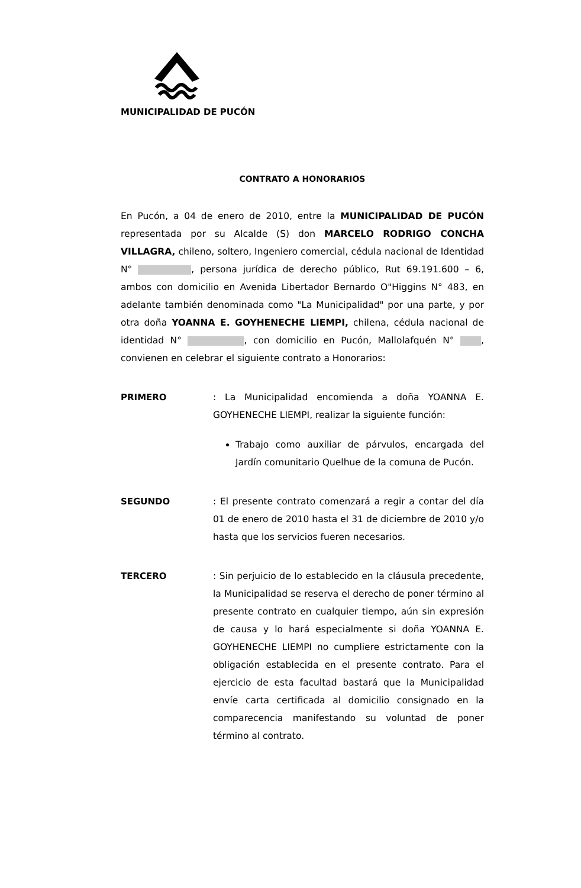MUNICIPALIDAD DE PUCÓN
CONTRATO A HONORARIOS
En Pucón, a 04 de enero de 2010, entre la MUNICIPALIDAD DE PUCÓN representada por su Alcalde (S) don MARCELO RODRIGO CONCHA VILLAGRA, chileno, soltero, Ingeniero comercial, cédula nacional de Identidad N° , persona jurídica de derecho público, Rut 69.191.600 – 6, ambos con domicilio en Avenida Libertador Bernardo O"Higgins N° 483, en adelante también denominada como "La Municipalidad" por una parte, y por otra doña YOANNA E. GOYHENECHE LIEMPI, chilena, cédula nacional de identidad N° , con domicilio en Pucón, Mallolafquén N° , convienen en celebrar el siguiente contrato a Honorarios:
PRIMERO : La Municipalidad encomienda a doña YOANNA E. GOYHENECHE LIEMPI, realizar la siguiente función:
Trabajo como auxiliar de párvulos, encargada del Jardín comunitario Quelhue de la comuna de Pucón.
SEGUNDO : El presente contrato comenzará a regir a contar del día 01 de enero de 2010 hasta el 31 de diciembre de 2010 y/o hasta que los servicios fueren necesarios.
TERCERO : Sin perjuicio de lo establecido en la cláusula precedente, la Municipalidad se reserva el derecho de poner término al presente contrato en cualquier tiempo, aún sin expresión de causa y lo hará especialmente si doña YOANNA E. GOYHENECHE LIEMPI no cumpliere estrictamente con la obligación establecida en el presente contrato. Para el ejercicio de esta facultad bastará que la Municipalidad envíe carta certificada al domicilio consignado en la comparecencia manifestando su voluntad de poner término al contrato.